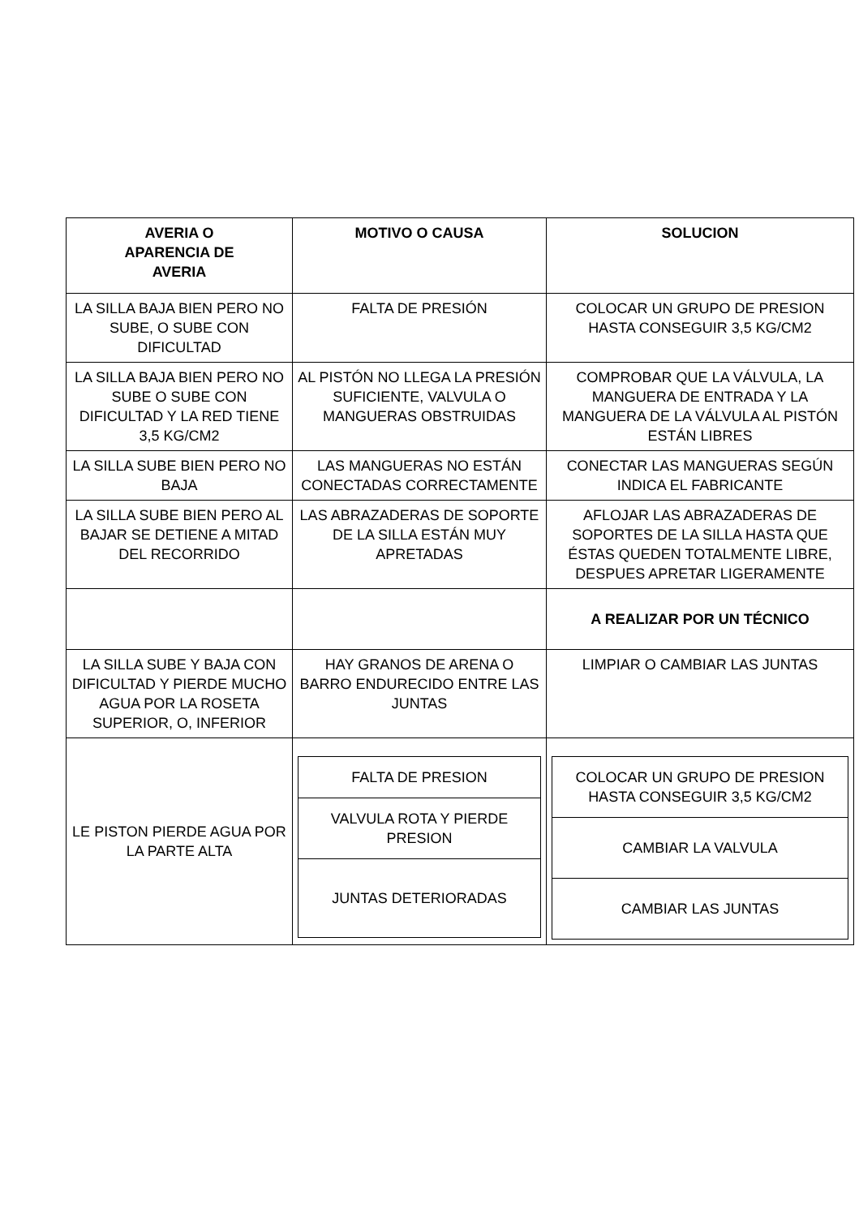| AVERIA O APARENCIA DE AVERIA | MOTIVO O CAUSA | SOLUCION |
| --- | --- | --- |
| LA SILLA BAJA BIEN PERO NO SUBE, O SUBE CON DIFICULTAD | FALTA DE PRESIÓN | COLOCAR UN GRUPO DE PRESION HASTA CONSEGUIR 3,5 KG/CM2 |
| LA SILLA BAJA BIEN PERO NO SUBE O SUBE CON DIFICULTAD Y LA RED TIENE 3,5 KG/CM2 | AL PISTÓN NO LLEGA LA PRESIÓN SUFICIENTE, VALVULA O MANGUERAS OBSTRUIDAS | COMPROBAR QUE LA VÁLVULA, LA MANGUERA DE ENTRADA Y LA MANGUERA DE LA VÁLVULA AL PISTÓN ESTÁN LIBRES |
| LA SILLA SUBE BIEN PERO NO BAJA | LAS MANGUERAS NO ESTÁN CONECTADAS CORRECTAMENTE | CONECTAR LAS MANGUERAS SEGÚN INDICA EL FABRICANTE |
| LA SILLA SUBE BIEN PERO AL BAJAR SE DETIENE A MITAD DEL RECORRIDO | LAS ABRAZADERAS DE SOPORTE DE LA SILLA ESTÁN MUY APRETADAS | AFLOJAR LAS ABRAZADERAS DE SOPORTES DE LA SILLA HASTA QUE ÉSTAS QUEDEN TOTALMENTE LIBRE, DESPUES APRETAR LIGERAMENTE |
| | | A REALIZAR POR UN TÉCNICO |
| LA SILLA SUBE Y BAJA CON DIFICULTAD Y PIERDE MUCHO AGUA POR LA ROSETA SUPERIOR, O, INFERIOR | HAY GRANOS DE ARENA O BARRO ENDURECIDO ENTRE LAS JUNTAS | LIMPIAR O CAMBIAR LAS JUNTAS |
| LE PISTON PIERDE AGUA POR LA PARTE ALTA | / FALTA DE PRESION / / VALVULA ROTA Y PIERDE PRESION / / JUNTAS DETERIORADAS / | / COLOCAR UN GRUPO DE PRESION HASTA CONSEGUIR 3,5 KG/CM2 / / CAMBIAR LA VALVULA / / CAMBIAR LAS JUNTAS / |